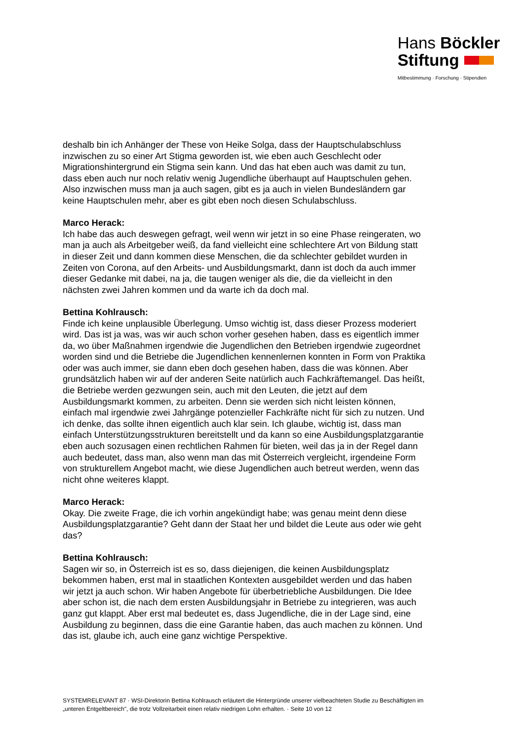Hans Böckler
Stiftung
Mitbestimmung · Forschung · Stipendien
deshalb bin ich Anhänger der These von Heike Solga, dass der Hauptschulabschluss inzwischen zu so einer Art Stigma geworden ist, wie eben auch Geschlecht oder Migrationshintergrund ein Stigma sein kann. Und das hat eben auch was damit zu tun, dass eben auch nur noch relativ wenig Jugendliche überhaupt auf Hauptschulen gehen. Also inzwischen muss man ja auch sagen, gibt es ja auch in vielen Bundesländern gar keine Hauptschulen mehr, aber es gibt eben noch diesen Schulabschluss.
Marco Herack:
Ich habe das auch deswegen gefragt, weil wenn wir jetzt in so eine Phase reingeraten, wo man ja auch als Arbeitgeber weiß, da fand vielleicht eine schlechtere Art von Bildung statt in dieser Zeit und dann kommen diese Menschen, die da schlechter gebildet wurden in Zeiten von Corona, auf den Arbeits- und Ausbildungsmarkt, dann ist doch da auch immer dieser Gedanke mit dabei, na ja, die taugen weniger als die, die da vielleicht in den nächsten zwei Jahren kommen und da warte ich da doch mal.
Bettina Kohlrausch:
Finde ich keine unplausible Überlegung. Umso wichtig ist, dass dieser Prozess moderiert wird. Das ist ja was, was wir auch schon vorher gesehen haben, dass es eigentlich immer da, wo über Maßnahmen irgendwie die Jugendlichen den Betrieben irgendwie zugeordnet worden sind und die Betriebe die Jugendlichen kennenlernen konnten in Form von Praktika oder was auch immer, sie dann eben doch gesehen haben, dass die was können. Aber grundsätzlich haben wir auf der anderen Seite natürlich auch Fachkräftemangel. Das heißt, die Betriebe werden gezwungen sein, auch mit den Leuten, die jetzt auf dem Ausbildungsmarkt kommen, zu arbeiten. Denn sie werden sich nicht leisten können, einfach mal irgendwie zwei Jahrgänge potenzieller Fachkräfte nicht für sich zu nutzen. Und ich denke, das sollte ihnen eigentlich auch klar sein. Ich glaube, wichtig ist, dass man einfach Unterstützungsstrukturen bereitstellt und da kann so eine Ausbildungsplatzgarantie eben auch sozusagen einen rechtlichen Rahmen für bieten, weil das ja in der Regel dann auch bedeutet, dass man, also wenn man das mit Österreich vergleicht, irgendeine Form von strukturellem Angebot macht, wie diese Jugendlichen auch betreut werden, wenn das nicht ohne weiteres klappt.
Marco Herack:
Okay. Die zweite Frage, die ich vorhin angekündigt habe; was genau meint denn diese Ausbildungsplatzgarantie? Geht dann der Staat her und bildet die Leute aus oder wie geht das?
Bettina Kohlrausch:
Sagen wir so, in Österreich ist es so, dass diejenigen, die keinen Ausbildungsplatz bekommen haben, erst mal in staatlichen Kontexten ausgebildet werden und das haben wir jetzt ja auch schon. Wir haben Angebote für überbetriebliche Ausbildungen. Die Idee aber schon ist, die nach dem ersten Ausbildungsjahr in Betriebe zu integrieren, was auch ganz gut klappt. Aber erst mal bedeutet es, dass Jugendliche, die in der Lage sind, eine Ausbildung zu beginnen, dass die eine Garantie haben, das auch machen zu können. Und das ist, glaube ich, auch eine ganz wichtige Perspektive.
SYSTEMRELEVANT 87 · WSI-Direktorin Bettina Kohlrausch erläutert die Hintergründe unserer vielbeachteten Studie zu Beschäftigten im „unteren Entgeltbereich", die trotz Vollzeitarbeit einen relativ niedrigen Lohn erhalten. · Seite 10 von 12